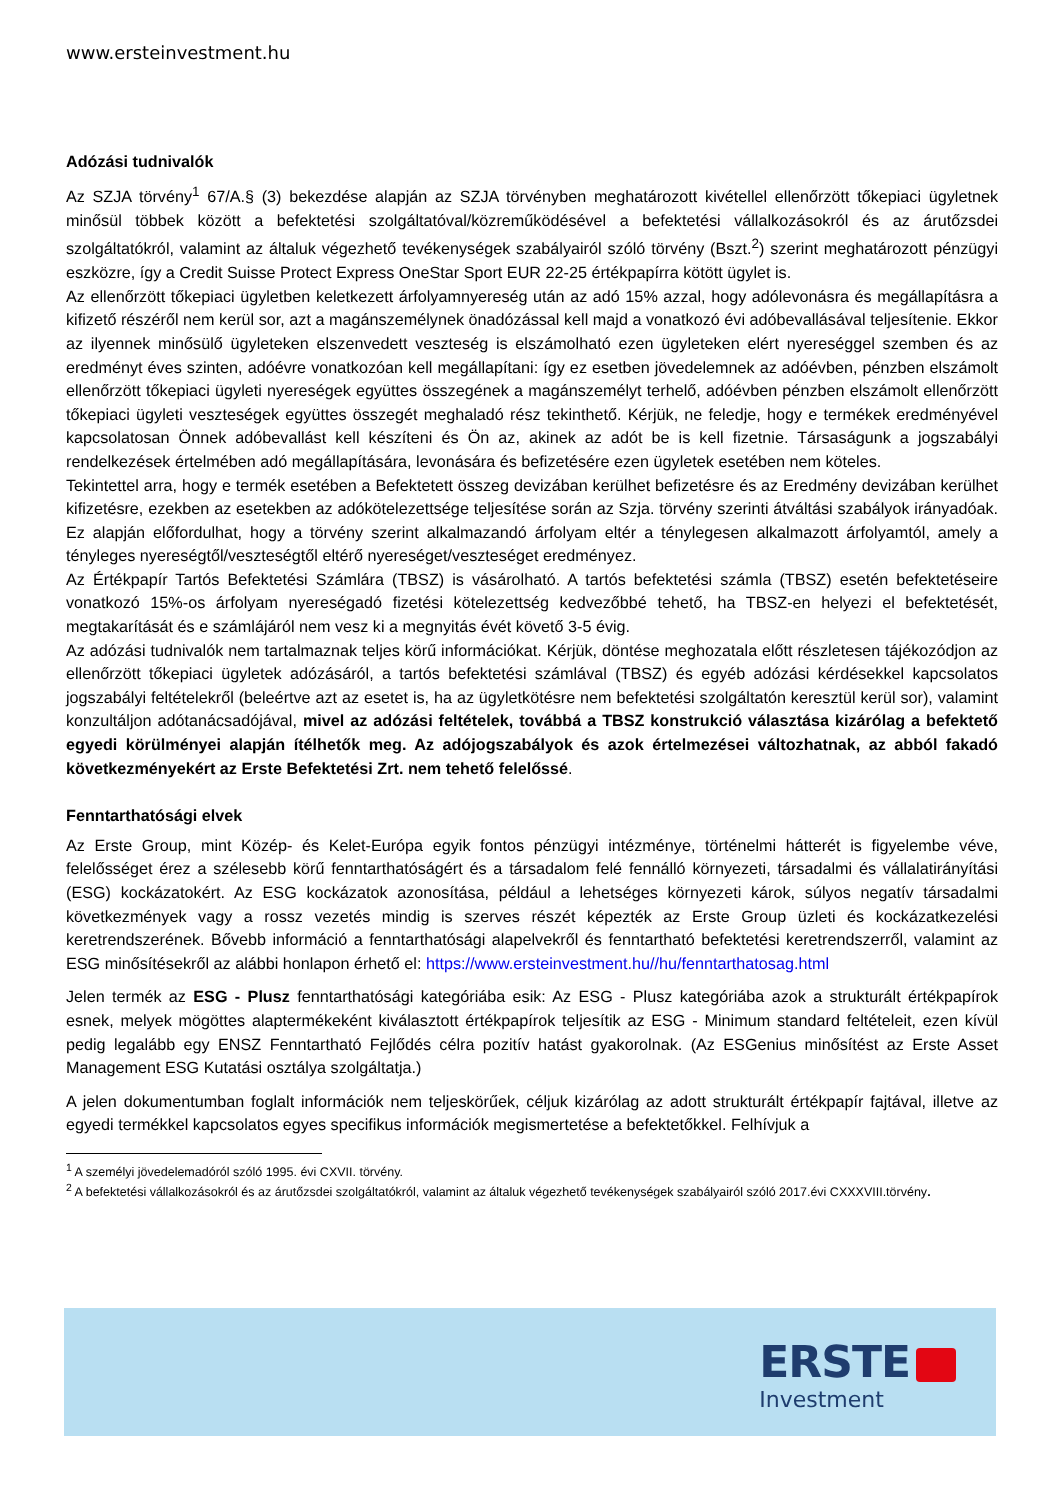www.ersteinvestment.hu
Adózási tudnivalók
Az SZJA törvény<sup>1</sup> 67/A.§ (3) bekezdése alapján az SZJA törvényben meghatározott kivétellel ellenőrzött tőkepiaci ügyletnek minősül többek között a befektetési szolgáltatóval/közreműködésével a befektetési vállalkozásokról és az árutőzsdei szolgáltatókról, valamint az általuk végezhető tevékenységek szabályairól szóló törvény (Bszt.<sup>2</sup>) szerint meghatározott pénzügyi eszközre, így a Credit Suisse Protect Express OneStar Sport EUR 22-25 értékpapírra kötött ügylet is.
Az ellenőrzött tőkepiaci ügyletben keletkezett árfolyamnyereség után az adó 15% azzal, hogy adólevonásra és megállapításra a kifizető részéről nem kerül sor, azt a magánszemélynek önadózással kell majd a vonatkozó évi adóbevallásával teljesítenie. Ekkor az ilyennek minősülő ügyleteken elszenvedett veszteség is elszámolható ezen ügyleteken elért nyereséggel szemben és az eredményt éves szinten, adóévre vonatkozóan kell megállapítani: így ez esetben jövedelemnek az adóévben, pénzben elszámolt ellenőrzött tőkepiaci ügyleti nyereségek együttes összegének a magánszemélyt terhelő, adóévben pénzben elszámolt ellenőrzött tőkepiaci ügyleti veszteségek együttes összegét meghaladó rész tekinthető. Kérjük, ne feledje, hogy e termékek eredményével kapcsolatosan Önnek adóbevallást kell készíteni és Ön az, akinek az adót be is kell fizetnie. Társaságunk a jogszabályi rendelkezések értelmében adó megállapítására, levonására és befizetésére ezen ügyletek esetében nem köteles.
Tekintettel arra, hogy e termék esetében a Befektetett összeg devizában kerülhet befizetésre és az Eredmény devizában kerülhet kifizetésre, ezekben az esetekben az adókötelezettsége teljesítése során az Szja. törvény szerinti átváltási szabályok irányadóak. Ez alapján előfordulhat, hogy a törvény szerint alkalmazandó árfolyam eltér a ténylegesen alkalmazott árfolyamtól, amely a tényleges nyereségtől/veszteségtől eltérő nyereséget/veszteséget eredményez.
Az Értékpapír Tartós Befektetési Számlára (TBSZ) is vásárolható. A tartós befektetési számla (TBSZ) esetén befektetéseire vonatkozó 15%-os árfolyam nyereségadó fizetési kötelezettség kedvezőbbé tehető, ha TBSZ-en helyezi el befektetését, megtakarítását és e számlájáról nem vesz ki a megnyitás évét követő 3-5 évig.
Az adózási tudnivalók nem tartalmaznak teljes körű információkat. Kérjük, döntése meghozatala előtt részletesen tájékozódjon az ellenőrzött tőkepiaci ügyletek adózásáról, a tartós befektetési számlával (TBSZ) és egyéb adózási kérdésekkel kapcsolatos jogszabályi feltételekről (beleértve azt az esetet is, ha az ügyletkötésre nem befektetési szolgáltatón keresztül kerül sor), valamint konzultáljon adótanácsadójával, mivel az adózási feltételek, továbbá a TBSZ konstrukció választása kizárólag a befektető egyedi körülményei alapján ítélhetők meg. Az adójogszabályok és azok értelmezései változhatnak, az abból fakadó következményekért az Erste Befektetési Zrt. nem tehető felelőssé.
Fenntarthatósági elvek
Az Erste Group, mint Közép- és Kelet-Európa egyik fontos pénzügyi intézménye, történelmi hátterét is figyelembe véve, felelősséget érez a szélesebb körű fenntarthatóságért és a társadalom felé fennálló környezeti, társadalmi és vállalatirányítási (ESG) kockázatokért. Az ESG kockázatok azonosítása, például a lehetséges környezeti károk, súlyos negatív társadalmi következmények vagy a rossz vezetés mindig is szerves részét képezték az Erste Group üzleti és kockázatkezelési keretrendszerének. Bővebb információ a fenntarthatósági alapelvekről és fenntartható befektetési keretrendszerről, valamint az ESG minősítésekről az alábbi honlapon érhető el: https://www.ersteinvestment.hu//hu/fenntarthatosag.html
Jelen termék az ESG - Plusz fenntarthatósági kategóriába esik: Az ESG - Plusz kategóriába azok a strukturált értékpapírok esnek, melyek mögöttes alaptermékeként kiválasztott értékpapírok teljesítik az ESG - Minimum standard feltételeit, ezen kívül pedig legalább egy ENSZ Fenntartható Fejlődés célra pozitív hatást gyakorolnak. (Az ESGenius minősítést az Erste Asset Management ESG Kutatási osztálya szolgáltatja.)
A jelen dokumentumban foglalt információk nem teljeskörűek, céljuk kizárólag az adott strukturált értékpapír fajtával, illetve az egyedi termékkel kapcsolatos egyes specifikus információk megismertetése a befektetőkkel. Felhívjuk a
<sup>1</sup> A személyi jövedelemadóról szóló 1995. évi CXVII. törvény.
<sup>2</sup> A befektetési vállalkozásokról és az árutőzsdei szolgáltatókról, valamint az általuk végezhető tevékenységek szabályairól szóló 2017.évi CXXXVIII.törvény.
ERSTE
Investment